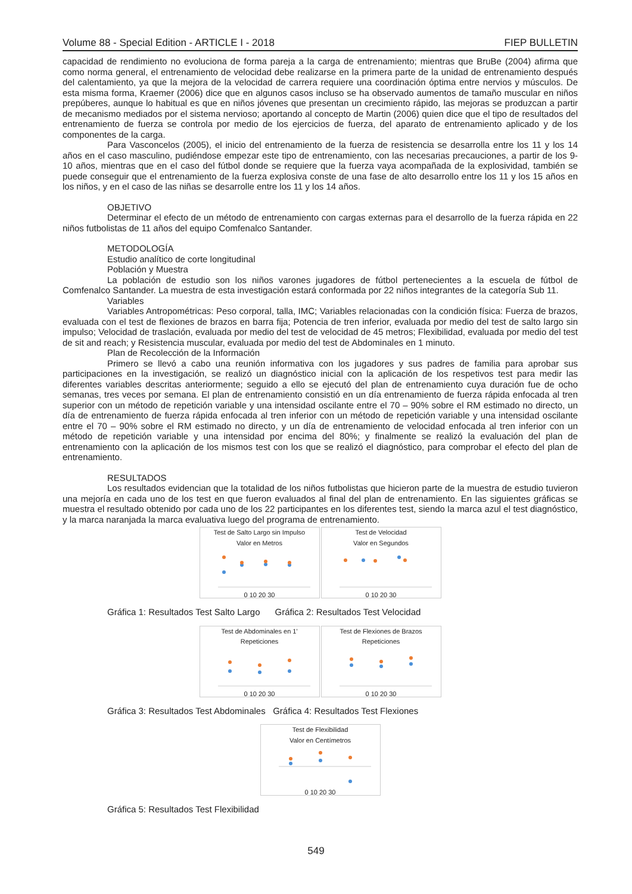Volume 88 - Special Edition - ARTICLE I - 2018 FIEP BULLETIN
capacidad de rendimiento no evoluciona de forma pareja a la carga de entrenamiento; mientras que BruBe (2004) afirma que como norma general, el entrenamiento de velocidad debe realizarse en la primera parte de la unidad de entrenamiento después del calentamiento, ya que la mejora de la velocidad de carrera requiere una coordinación óptima entre nervios y músculos. De esta misma forma, Kraemer (2006) dice que en algunos casos incluso se ha observado aumentos de tamaño muscular en niños prepúberes, aunque lo habitual es que en niños jóvenes que presentan un crecimiento rápido, las mejoras se produzcan a partir de mecanismo mediados por el sistema nervioso; aportando al concepto de Martin (2006) quien dice que el tipo de resultados del entrenamiento de fuerza se controla por medio de los ejercicios de fuerza, del aparato de entrenamiento aplicado y de los componentes de la carga.
Para Vasconcelos (2005), el inicio del entrenamiento de la fuerza de resistencia se desarrolla entre los 11 y los 14 años en el caso masculino, pudiéndose empezar este tipo de entrenamiento, con las necesarias precauciones, a partir de los 9-10 años, mientras que en el caso del fútbol donde se requiere que la fuerza vaya acompañada de la explosividad, también se puede conseguir que el entrenamiento de la fuerza explosiva conste de una fase de alto desarrollo entre los 11 y los 15 años en los niños, y en el caso de las niñas se desarrolle entre los 11 y los 14 años.
OBJETIVO
Determinar el efecto de un método de entrenamiento con cargas externas para el desarrollo de la fuerza rápida en 22 niños futbolistas de 11 años del equipo Comfenalco Santander.
METODOLOGÍA
Estudio analítico de corte longitudinal
Población y Muestra
La población de estudio son los niños varones jugadores de fútbol pertenecientes a la escuela de fútbol de Comfenalco Santander. La muestra de esta investigación estará conformada por 22 niños integrantes de la categoría Sub 11.
Variables
Variables Antropométricas: Peso corporal, talla, IMC; Variables relacionadas con la condición física: Fuerza de brazos, evaluada con el test de flexiones de brazos en barra fija; Potencia de tren inferior, evaluada por medio del test de salto largo sin impulso; Velocidad de traslación, evaluada por medio del test de velocidad de 45 metros; Flexibilidad, evaluada por medio del test de sit and reach; y Resistencia muscular, evaluada por medio del test de Abdominales en 1 minuto.
Plan de Recolección de la Información
Primero se llevó a cabo una reunión informativa con los jugadores y sus padres de familia para aprobar sus participaciones en la investigación, se realizó un diagnóstico inicial con la aplicación de los respetivos test para medir las diferentes variables descritas anteriormente; seguido a ello se ejecutó del plan de entrenamiento cuya duración fue de ocho semanas, tres veces por semana. El plan de entrenamiento consistió en un día entrenamiento de fuerza rápida enfocada al tren superior con un método de repetición variable y una intensidad oscilante entre el 70 – 90% sobre el RM estimado no directo, un día de entrenamiento de fuerza rápida enfocada al tren inferior con un método de repetición variable y una intensidad oscilante entre el 70 – 90% sobre el RM estimado no directo, y un día de entrenamiento de velocidad enfocada al tren inferior con un método de repetición variable y una intensidad por encima del 80%; y finalmente se realizó la evaluación del plan de entrenamiento con la aplicación de los mismos test con los que se realizó el diagnóstico, para comprobar el efecto del plan de entrenamiento.
RESULTADOS
Los resultados evidencian que la totalidad de los niños futbolistas que hicieron parte de la muestra de estudio tuvieron una mejoría en cada uno de los test en que fueron evaluados al final del plan de entrenamiento. En las siguientes gráficas se muestra el resultado obtenido por cada uno de los 22 participantes en los diferentes test, siendo la marca azul el test diagnóstico, y la marca naranjada la marca evaluativa luego del programa de entrenamiento.
Test de Salto Largo sin Impulso
Valor en Metros
0 10 20 30
Test de Velocidad
Valor en Segundos
0 10 20 30
Gráfica 1: Resultados Test Salto Largo Gráfica 2: Resultados Test Velocidad
Test de Abdominales en 1'
Repeticiones
0 10 20 30
Test de Flexiones de Brazos
Repeticiones
0 10 20 30
Gráfica 3: Resultados Test Abdominales Gráfica 4: Resultados Test Flexiones
Test de Flexibilidad
Valor en Centímetros
0 10 20 30
Gráfica 5: Resultados Test Flexibilidad
549